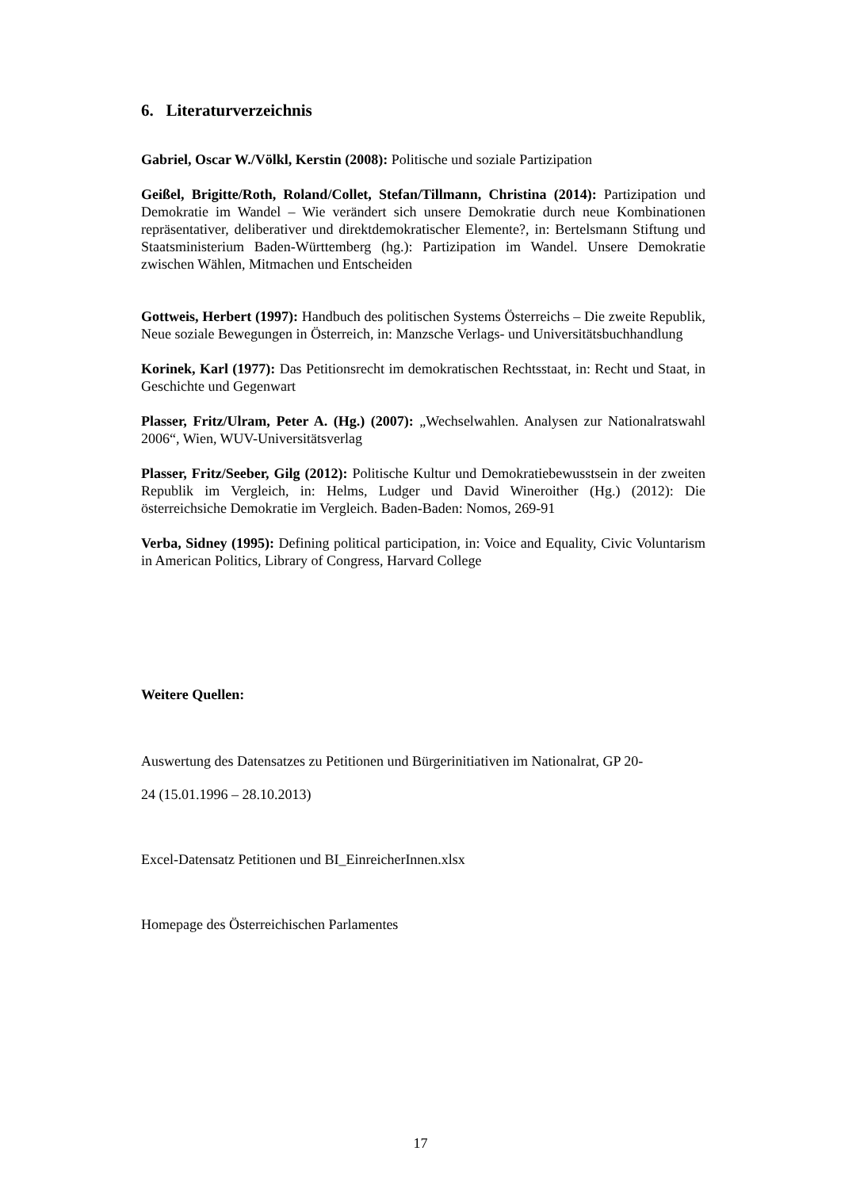6. Literaturverzeichnis
Gabriel, Oscar W./Völkl, Kerstin (2008): Politische und soziale Partizipation
Geißel, Brigitte/Roth, Roland/Collet, Stefan/Tillmann, Christina (2014): Partizipation und Demokratie im Wandel – Wie verändert sich unsere Demokratie durch neue Kombinationen repräsentativer, deliberativer und direktdemokratischer Elemente?, in: Bertelsmann Stiftung und Staatsministerium Baden-Württemberg (hg.): Partizipation im Wandel. Unsere Demokratie zwischen Wählen, Mitmachen und Entscheiden
Gottweis, Herbert (1997): Handbuch des politischen Systems Österreichs – Die zweite Republik, Neue soziale Bewegungen in Österreich, in: Manzsche Verlags- und Universitätsbuchhandlung
Korinek, Karl (1977): Das Petitionsrecht im demokratischen Rechtsstaat, in: Recht und Staat, in Geschichte und Gegenwart
Plasser, Fritz/Ulram, Peter A. (Hg.) (2007): „Wechselwahlen. Analysen zur Nationalratswahl 2006“, Wien, WUV-Universitätsverlag
Plasser, Fritz/Seeber, Gilg (2012): Politische Kultur und Demokratiebewusstsein in der zweiten Republik im Vergleich, in: Helms, Ludger und David Wineroither (Hg.) (2012): Die österreichsiche Demokratie im Vergleich. Baden-Baden: Nomos, 269-91
Verba, Sidney (1995): Defining political participation, in: Voice and Equality, Civic Voluntarism in American Politics, Library of Congress, Harvard College
Weitere Quellen:
Auswertung des Datensatzes zu Petitionen und Bürgerinitiativen im Nationalrat, GP 20-
24 (15.01.1996 – 28.10.2013)
Excel-Datensatz Petitionen und BI_EinreicherInnen.xlsx
Homepage des Österreichischen Parlamentes
17